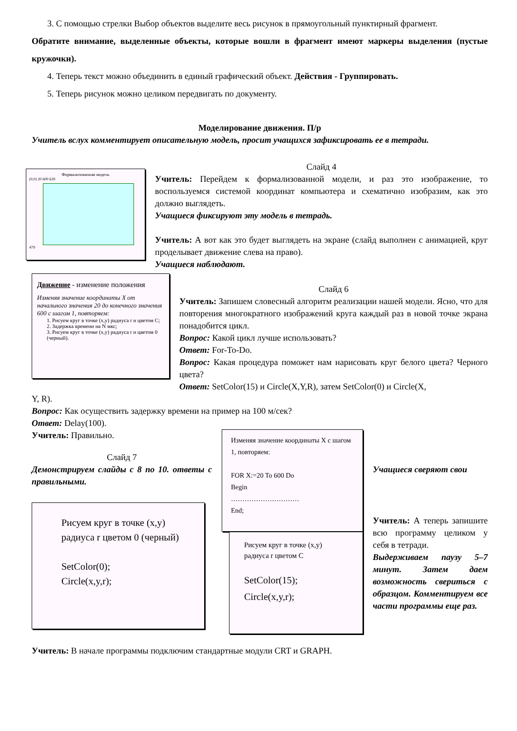3. С помощью стрелки Выбор объектов выделите весь рисунок в прямоугольный пунктирный фрагмент.
Обратите внимание, выделенные объекты, которые вошли в фрагмент имеют маркеры выделения (пустые кружочки).
4. Теперь текст можно объединить в единый графический объект. Действия - Группировать.
5. Теперь рисунок можно целиком передвигать по документу.
Моделирование движения. П/р
Учитель вслух комментирует описательную модель, просит учащихся зафиксировать ее в тетради.
Формализованная модель
(0,0) 20 600 639
479
Слайд 4
Учитель: Перейдем к формализованной модели, и раз это изображение, то воспользуемся системой координат компьютера и схематично изобразим, как это должно выглядеть.
Учащиеся фиксируют эту модель в тетрадь.
Учитель: А вот как это будет выглядеть на экране (слайд выполнен с анимацией, круг проделывает движение слева на право).
Учащиеся наблюдают.
Движение - изменение положения
Изменяя значение координаты X от начального значения 20 до конечного значения 600 с шагом 1, повторяем:
1. Рисуем круг в точке (x,y) радиуса r и цветом C;
2. Задержка времени на N мкс;
3. Рисуем круг в точке (x,y) радиуса r и цветом 0 (черный).
Слайд 6
Учитель: Запишем словесный алгоритм реализации нашей модели. Ясно, что для повторения многократного изображений круга каждый раз в новой точке экрана понадобится цикл.
Вопрос: Какой цикл лучше использовать?
Ответ: For-To-Do.
Вопрос: Какая процедура поможет нам нарисовать круг белого цвета? Черного цвета?
Ответ: SetColor(15) и Circle(X,Y,R), затем SetColor(0) и Circle(X,
Y, R).
Вопрос: Как осуществить задержку времени на пример на 100 м/сек?
Ответ: Delay(100).
Учитель: Правильно.
Слайд 7
Демонстрируем слайды с 8 по 10. ответы с правильными.
Рисуем круг в точке (x,y) радиуса r цветом 0 (черный)
SetColor(0);
Circle(x,y,r);
Изменяя значение координаты X с шагом 1, повторяем:
FOR X:=20 To 600 Do
Begin
…………………………
End;
Рисуем круг в точке (x,y) радиуса r цветом C
SetColor(15);
Circle(x,y,r);
Учащиеся сверяют свои
Учитель: А теперь запишите всю программу целиком у себя в тетради.
Выдерживаем паузу 5–7 минут. Затем даем возможность свериться с образцом. Комментируем все части программы еще раз.
Учитель: В начале программы подключим стандартные модули CRT и GRAPH.